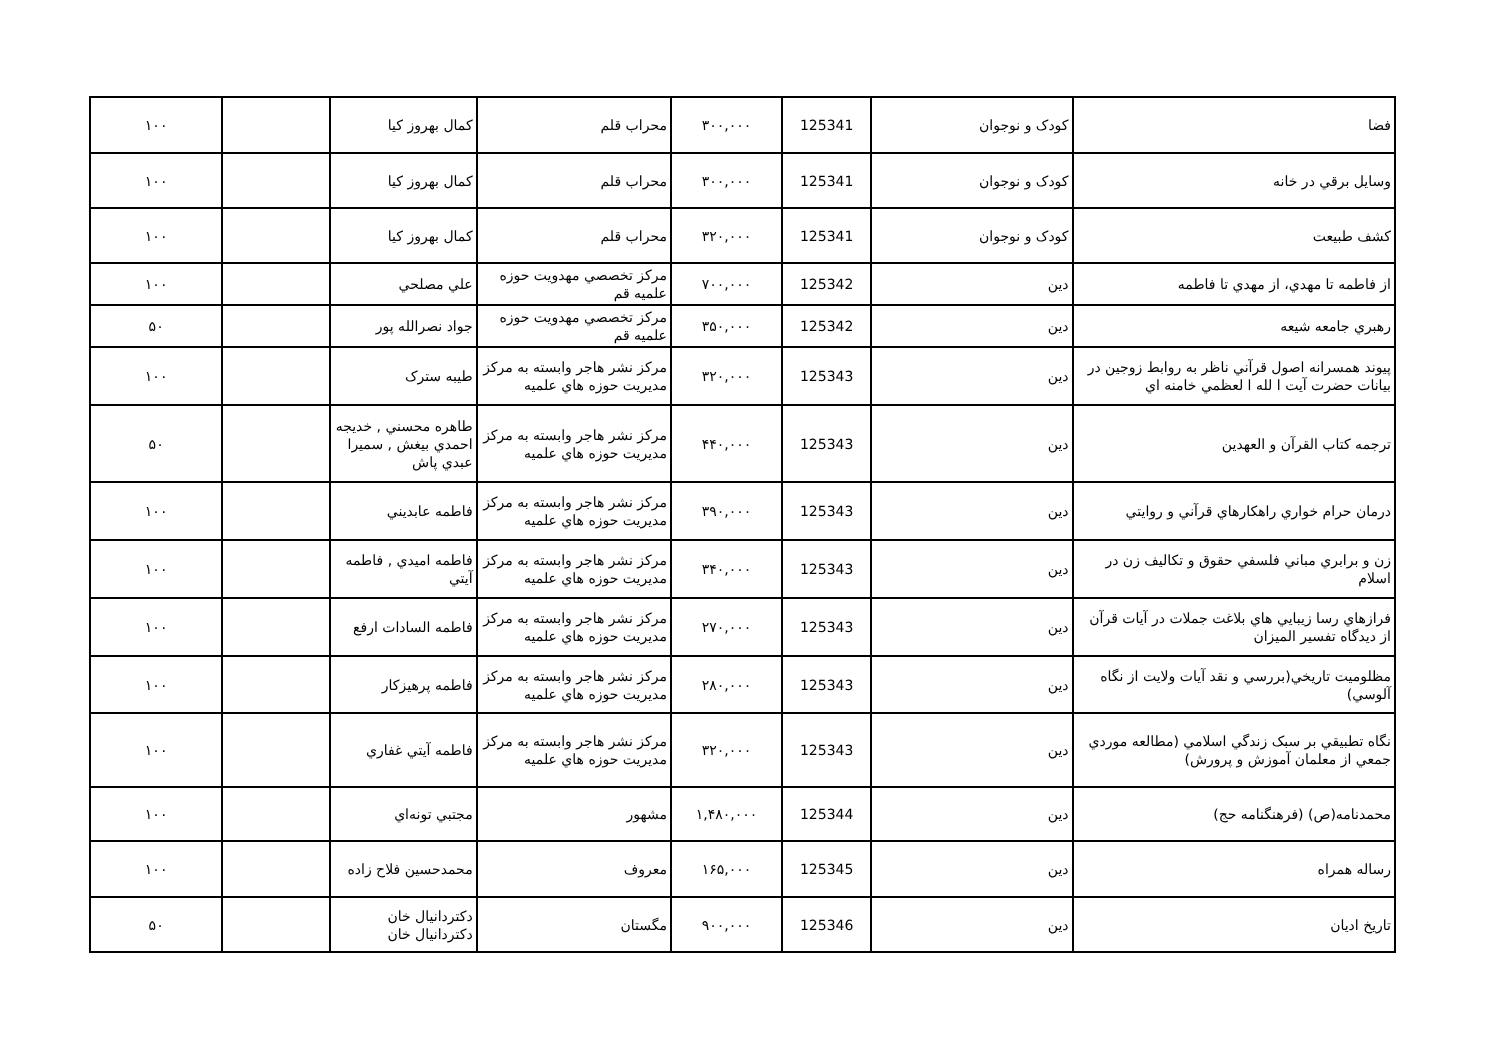| فضا | كودک و نوجوان | 125341 | ۳۰۰,۰۰۰ | محراب قلم | كمال بهروز كيا | | ۱۰۰ |
| وسايل برقي در خانه | كودک و نوجوان | 125341 | ۳۰۰,۰۰۰ | محراب قلم | كمال بهروز كيا | | ۱۰۰ |
| كشف طبيعت | كودک و نوجوان | 125341 | ۳۲۰,۰۰۰ | محراب قلم | كمال بهروز كيا | | ۱۰۰ |
| از فاطمه تا مهدي، از مهدي تا فاطمه | دين | 125342 | ۷۰۰,۰۰۰ | مركز تخصصي مهدويت حوزه علميه قم | علي مصلحي | | ۱۰۰ |
| رهبري جامعه شيعه | دين | 125342 | ۳۵۰,۰۰۰ | مركز تخصصي مهدويت حوزه علميه قم | جواد نصرالله پور | | ۵۰ |
| پيوند همسرانه اصول قرآني ناظر به روابط زوجين در بيانات حضرت آيت ا لله ا لعظمي خامنه اي | دين | 125343 | ۳۲۰,۰۰۰ | مركز نشر هاجر وابسته به مركز مديريت حوزه هاي علميه | طيبه سترک | | ۱۰۰ |
| ترجمه كتاب القرآن و العهدين | دين | 125343 | ۴۴۰,۰۰۰ | مركز نشر هاجر وابسته به مركز مديريت حوزه هاي علميه | طاهره محسني , خديجه احمدي بيغش , سميرا عبدي پاش | | ۵۰ |
| درمان حرام خواري راهكارهاي قرآني و روايتي | دين | 125343 | ۳۹۰,۰۰۰ | مركز نشر هاجر وابسته به مركز مديريت حوزه هاي علميه | فاطمه عابديني | | ۱۰۰ |
| زن و برابري مباني فلسفي حقوق و تكاليف زن در اسلام | دين | 125343 | ۳۴۰,۰۰۰ | مركز نشر هاجر وابسته به مركز مديريت حوزه هاي علميه | فاطمه اميدي , فاطمه آيتي | | ۱۰۰ |
| فرازهاي رسا زيبايي هاي بلاغت جملات در آيات قرآن از ديدگاه تفسير الميزان | دين | 125343 | ۲۷۰,۰۰۰ | مركز نشر هاجر وابسته به مركز مديريت حوزه هاي علميه | فاطمه السادات ارفع | | ۱۰۰ |
| مظلوميت تاريخي(بررسي و نقد آيات ولايت از نگاه آلوسي) | دين | 125343 | ۲۸۰,۰۰۰ | مركز نشر هاجر وابسته به مركز مديريت حوزه هاي علميه | فاطمه پرهيزكار | | ۱۰۰ |
| نگاه تطبيقي بر سبک زندگي اسلامي (مطالعه موردي جمعي از معلمان آموزش و پرورش) | دين | 125343 | ۳۲۰,۰۰۰ | مركز نشر هاجر وابسته به مركز مديريت حوزه هاي علميه | فاطمه آيتي غفاري | | ۱۰۰ |
| محمدنامه(ص) (فرهنگنامه حج) | دين | 125344 | ۱,۴۸۰,۰۰۰ | مشهور | مجتبي تونه‌اي | | ۱۰۰ |
| رساله همراه | دين | 125345 | ۱۶۵,۰۰۰ | معروف | محمدحسين فلاح زاده | | ۱۰۰ |
| تاريخ اديان | دين | 125346 | ۹۰۰,۰۰۰ | مگستان | دكتردانيال خان دكتردانيال خان | | ۵۰ |